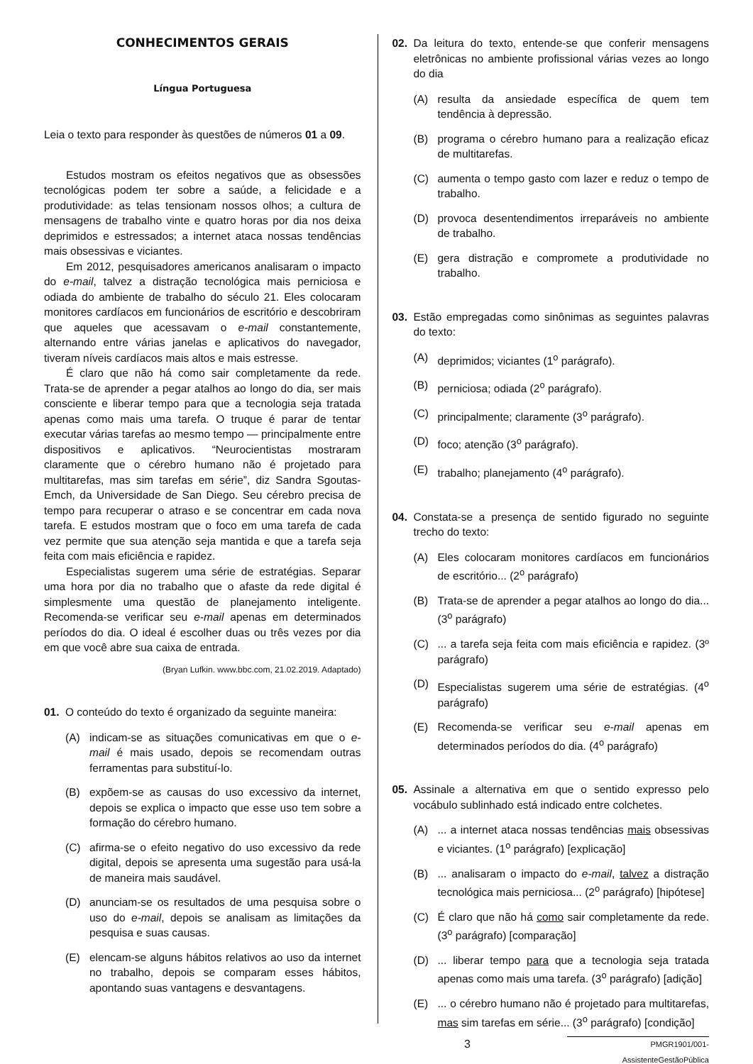CONHECIMENTOS GERAIS
Língua Portuguesa
Leia o texto para responder às questões de números 01 a 09.
Estudos mostram os efeitos negativos que as obsessões tecnológicas podem ter sobre a saúde, a felicidade e a produtividade: as telas tensionam nossos olhos; a cultura de mensagens de trabalho vinte e quatro horas por dia nos deixa deprimidos e estressados; a internet ataca nossas tendências mais obsessivas e viciantes.
Em 2012, pesquisadores americanos analisaram o impacto do e-mail, talvez a distração tecnológica mais perniciosa e odiada do ambiente de trabalho do século 21. Eles colocaram monitores cardíacos em funcionários de escritório e descobriram que aqueles que acessavam o e-mail constantemente, alternando entre várias janelas e aplicativos do navegador, tiveram níveis cardíacos mais altos e mais estresse.
É claro que não há como sair completamente da rede. Trata-se de aprender a pegar atalhos ao longo do dia, ser mais consciente e liberar tempo para que a tecnologia seja tratada apenas como mais uma tarefa. O truque é parar de tentar executar várias tarefas ao mesmo tempo — principalmente entre dispositivos e aplicativos. “Neurocientistas mostraram claramente que o cérebro humano não é projetado para multitarefas, mas sim tarefas em série”, diz Sandra Sgoutas-Emch, da Universidade de San Diego. Seu cérebro precisa de tempo para recuperar o atraso e se concentrar em cada nova tarefa. E estudos mostram que o foco em uma tarefa de cada vez permite que sua atenção seja mantida e que a tarefa seja feita com mais eficiência e rapidez.
Especialistas sugerem uma série de estratégias. Separar uma hora por dia no trabalho que o afaste da rede digital é simplesmente uma questão de planejamento inteligente. Recomenda-se verificar seu e-mail apenas em determinados períodos do dia. O ideal é escolher duas ou três vezes por dia em que você abre sua caixa de entrada.
(Bryan Lufkin. www.bbc.com, 21.02.2019. Adaptado)
01. O conteúdo do texto é organizado da seguinte maneira:
(A) indicam-se as situações comunicativas em que o e-mail é mais usado, depois se recomendam outras ferramentas para substituí-lo.
(B) expõem-se as causas do uso excessivo da internet, depois se explica o impacto que esse uso tem sobre a formação do cérebro humano.
(C) afirma-se o efeito negativo do uso excessivo da rede digital, depois se apresenta uma sugestão para usá-la de maneira mais saudável.
(D) anunciam-se os resultados de uma pesquisa sobre o uso do e-mail, depois se analisam as limitações da pesquisa e suas causas.
(E) elencam-se alguns hábitos relativos ao uso da internet no trabalho, depois se comparam esses hábitos, apontando suas vantagens e desvantagens.
02. Da leitura do texto, entende-se que conferir mensagens eletrônicas no ambiente profissional várias vezes ao longo do dia
(A) resulta da ansiedade específica de quem tem tendência à depressão.
(B) programa o cérebro humano para a realização eficaz de multitarefas.
(C) aumenta o tempo gasto com lazer e reduz o tempo de trabalho.
(D) provoca desentendimentos irreparáveis no ambiente de trabalho.
(E) gera distração e compromete a produtividade no trabalho.
03. Estão empregadas como sinônimas as seguintes palavras do texto:
(A) deprimidos; viciantes (1<sup>o</sup> parágrafo).
(B) perniciosa; odiada (2<sup>o</sup> parágrafo).
(C) principalmente; claramente (3<sup>o</sup> parágrafo).
(D) foco; atenção (3<sup>o</sup> parágrafo).
(E) trabalho; planejamento (4<sup>o</sup> parágrafo).
04. Constata-se a presença de sentido figurado no seguinte trecho do texto:
(A) Eles colocaram monitores cardíacos em funcionários de escritório... (2<sup>o</sup> parágrafo)
(B) Trata-se de aprender a pegar atalhos ao longo do dia... (3<sup>o</sup> parágrafo)
(C) ... a tarefa seja feita com mais eficiência e rapidez. (3º parágrafo)
(D) Especialistas sugerem uma série de estratégias. (4<sup>o</sup> parágrafo)
(E) Recomenda-se verificar seu e-mail apenas em determinados períodos do dia. (4<sup>o</sup> parágrafo)
05. Assinale a alternativa em que o sentido expresso pelo vocábulo sublinhado está indicado entre colchetes.
(A) ... a internet ataca nossas tendências mais obsessivas e viciantes. (1<sup>o</sup> parágrafo) [explicação]
(B) ... analisaram o impacto do e-mail, talvez a distração tecnológica mais perniciosa... (2<sup>o</sup> parágrafo) [hipótese]
(C) É claro que não há como sair completamente da rede. (3<sup>o</sup> parágrafo) [comparação]
(D) ... liberar tempo para que a tecnologia seja tratada apenas como mais uma tarefa. (3<sup>o</sup> parágrafo) [adição]
(E) ... o cérebro humano não é projetado para multitarefas, mas sim tarefas em série... (3<sup>o</sup> parágrafo) [condição]
3 PMGR1901/001-AssistenteGestãoPública